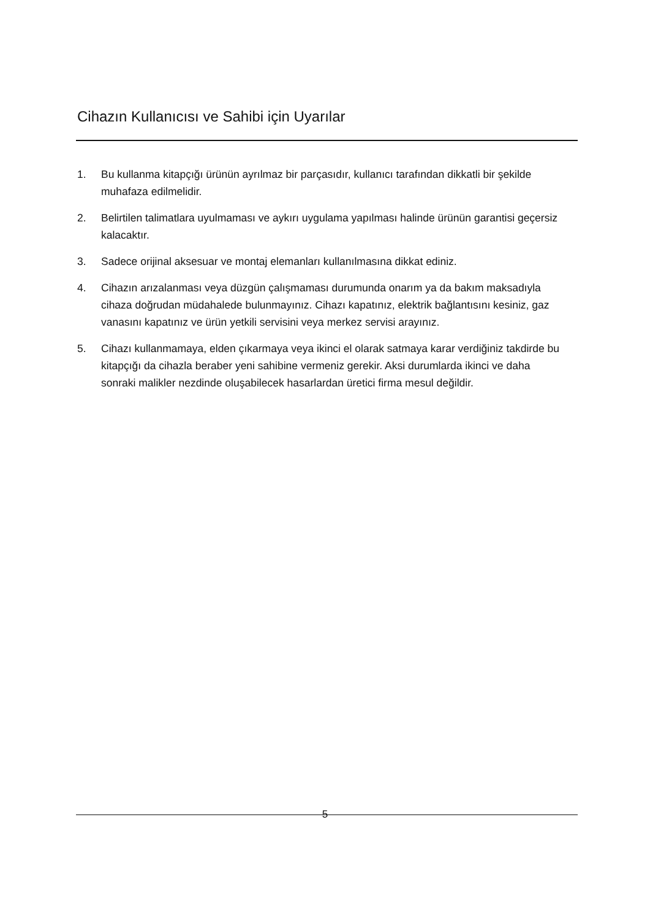Cihazın Kullanıcısı ve Sahibi için Uyarılar
1. Bu kullanma kitapçığı ürünün ayrılmaz bir parçasıdır, kullanıcı tarafından dikkatli bir şekilde muhafaza edilmelidir.
2. Belirtilen talimatlara uyulmaması ve aykırı uygulama yapılması halinde ürünün garantisi geçersiz kalacaktır.
3. Sadece orijinal aksesuar ve montaj elemanları kullanılmasına dikkat ediniz.
4. Cihazın arızalanması veya düzgün çalışmaması durumunda onarım ya da bakım maksadıyla cihaza doğrudan müdahalede bulunmayınız. Cihazı kapatınız, elektrik bağlantısını kesiniz, gaz vanasını kapatınız ve ürün yetkili servisini veya merkez servisi arayınız.
5. Cihazı kullanmamaya, elden çıkarmaya veya ikinci el olarak satmaya karar verdiğiniz takdirde bu kitapçığı da cihazla beraber yeni sahibine vermeniz gerekir. Aksi durumlarda ikinci ve daha sonraki malikler nezdinde oluşabilecek hasarlardan üretici firma mesul değildir.
5